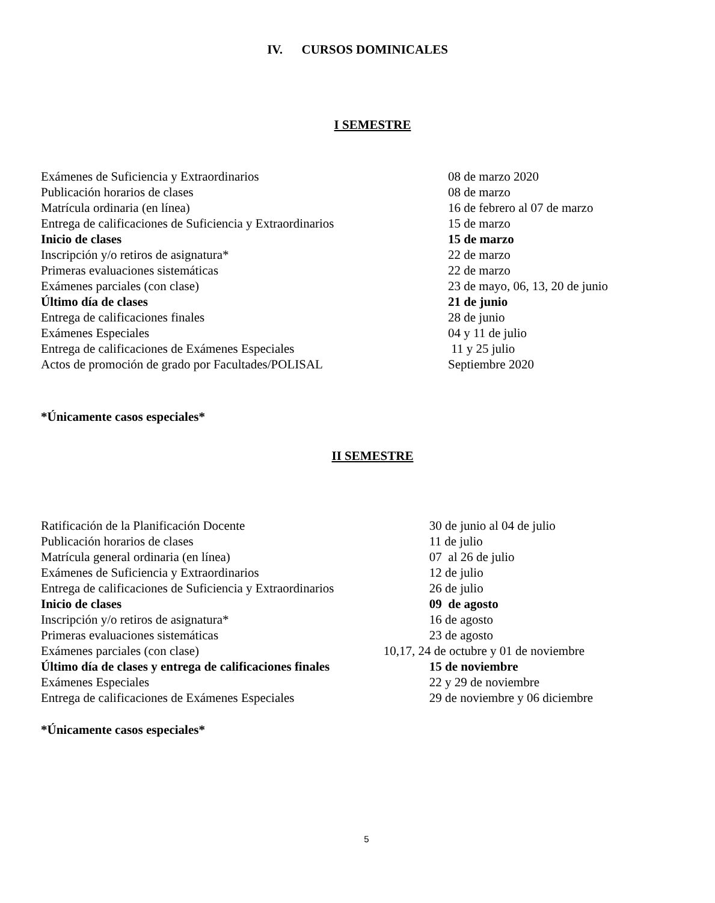IV. CURSOS DOMINICALES
I SEMESTRE
| Exámenes de Suficiencia y Extraordinarios | 08 de marzo 2020 |
| Publicación horarios de clases | 08 de marzo |
| Matrícula ordinaria (en línea) | 16 de febrero al 07 de marzo |
| Entrega de calificaciones de Suficiencia y Extraordinarios | 15 de marzo |
| Inicio de clases | 15 de marzo |
| Inscripción y/o retiros de asignatura* | 22 de marzo |
| Primeras evaluaciones sistemáticas | 22 de marzo |
| Exámenes parciales (con clase) | 23 de mayo, 06, 13, 20 de junio |
| Último día de clases | 21 de junio |
| Entrega de calificaciones finales | 28 de junio |
| Exámenes Especiales | 04 y 11 de julio |
| Entrega de calificaciones de Exámenes Especiales | 11 y 25 julio |
| Actos de promoción de grado por Facultades/POLISAL | Septiembre 2020 |
*Únicamente casos especiales*
II SEMESTRE
| Ratificación de la Planificación Docente | 30 de junio al 04 de julio |
| Publicación horarios de clases | 11 de julio |
| Matrícula general ordinaria (en línea) | 07 al 26 de julio |
| Exámenes de Suficiencia y Extraordinarios | 12 de julio |
| Entrega de calificaciones de Suficiencia y Extraordinarios | 26 de julio |
| Inicio de clases | 09 de agosto |
| Inscripción y/o retiros de asignatura* | 16 de agosto |
| Primeras evaluaciones sistemáticas | 23 de agosto |
| Exámenes parciales (con clase) | 10,17, 24 de octubre y 01 de noviembre |
| Último día de clases y entrega de calificaciones finales | 15 de noviembre |
| Exámenes Especiales | 22 y 29 de noviembre |
| Entrega de calificaciones de Exámenes Especiales | 29 de noviembre y 06 diciembre |
*Únicamente casos especiales*
5